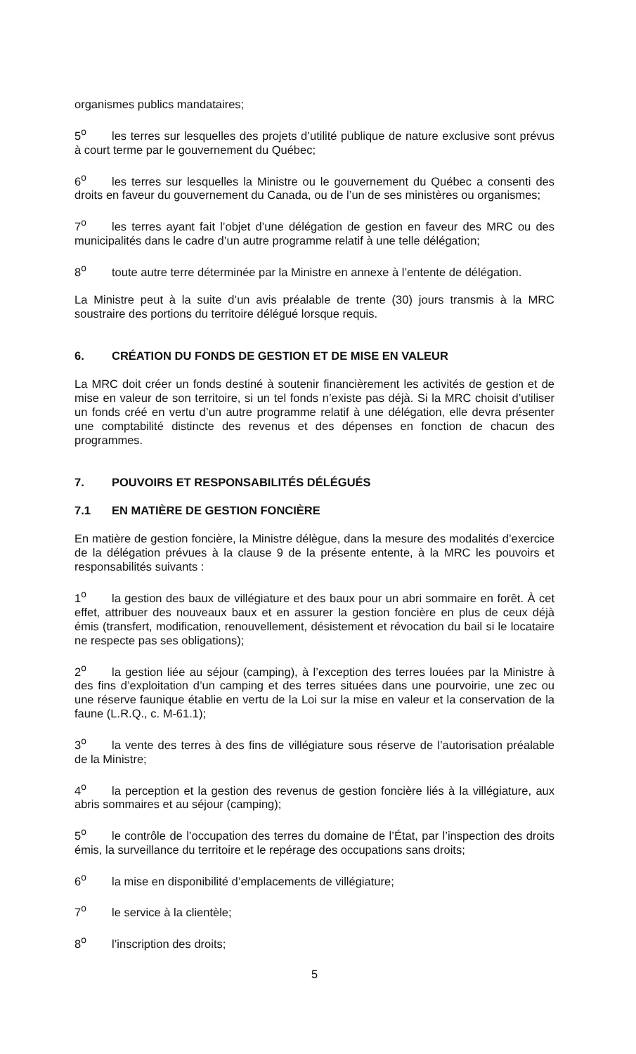organismes publics mandataires;
5<sup>o</sup> les terres sur lesquelles des projets d’utilité publique de nature exclusive sont prévus à court terme par le gouvernement du Québec;
6<sup>o</sup> les terres sur lesquelles la Ministre ou le gouvernement du Québec a consenti des droits en faveur du gouvernement du Canada, ou de l’un de ses ministères ou organismes;
7<sup>o</sup> les terres ayant fait l’objet d’une délégation de gestion en faveur des MRC ou des municipalités dans le cadre d’un autre programme relatif à une telle délégation;
8<sup>o</sup> toute autre terre déterminée par la Ministre en annexe à l’entente de délégation.
La Ministre peut à la suite d’un avis préalable de trente (30) jours transmis à la MRC soustraire des portions du territoire délégué lorsque requis.
6. CRÉATION DU FONDS DE GESTION ET DE MISE EN VALEUR
La MRC doit créer un fonds destiné à soutenir financièrement les activités de gestion et de mise en valeur de son territoire, si un tel fonds n’existe pas déjà. Si la MRC choisit d’utiliser un fonds créé en vertu d’un autre programme relatif à une délégation, elle devra présenter une comptabilité distincte des revenus et des dépenses en fonction de chacun des programmes.
7. POUVOIRS ET RESPONSABILITÉS DÉLÉGUÉS
7.1 EN MATIÈRE DE GESTION FONCIÈRE
En matière de gestion foncière, la Ministre délègue, dans la mesure des modalités d’exercice de la délégation prévues à la clause 9 de la présente entente, à la MRC les pouvoirs et responsabilités suivants :
1<sup>o</sup> la gestion des baux de villégiature et des baux pour un abri sommaire en forêt. À cet effet, attribuer des nouveaux baux et en assurer la gestion foncière en plus de ceux déjà émis (transfert, modification, renouvellement, désistement et révocation du bail si le locataire ne respecte pas ses obligations);
2<sup>o</sup> la gestion liée au séjour (camping), à l’exception des terres louées par la Ministre à des fins d’exploitation d’un camping et des terres situées dans une pourvoirie, une zec ou une réserve faunique établie en vertu de la Loi sur la mise en valeur et la conservation de la faune (L.R.Q., c. M-61.1);
3<sup>o</sup> la vente des terres à des fins de villégiature sous réserve de l’autorisation préalable de la Ministre;
4<sup>o</sup> la perception et la gestion des revenus de gestion foncière liés à la villégiature, aux abris sommaires et au séjour (camping);
5<sup>o</sup> le contrôle de l’occupation des terres du domaine de l’État, par l’inspection des droits émis, la surveillance du territoire et le repérage des occupations sans droits;
6<sup>o</sup> la mise en disponibilité d’emplacements de villégiature;
7<sup>o</sup> le service à la clientèle;
8<sup>o</sup> l’inscription des droits;
5